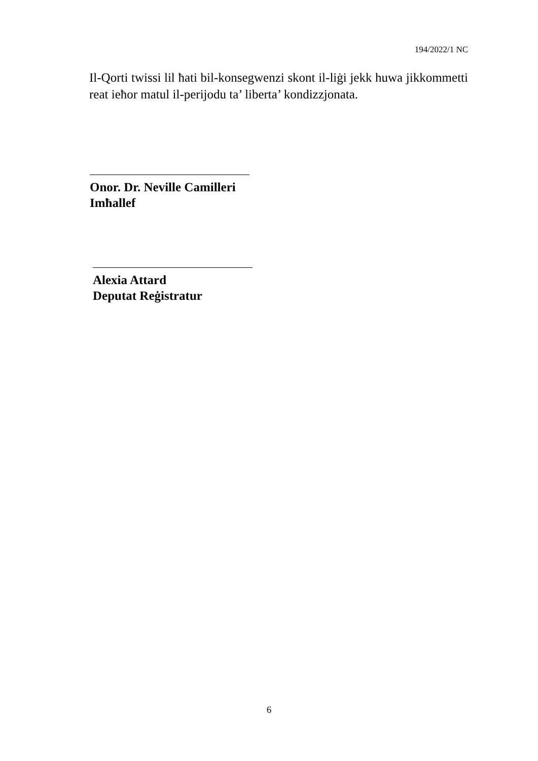194/2022/1 NC
Il-Qorti twissi lil ħati bil-konsegwenzi skont il-liġi jekk huwa jikkommetti reat ieħor matul il-perijodu ta’ liberta’ kondizzjonata.
Onor. Dr. Neville Camilleri
Imħallef
Alexia Attard
Deputat Reġistratur
6